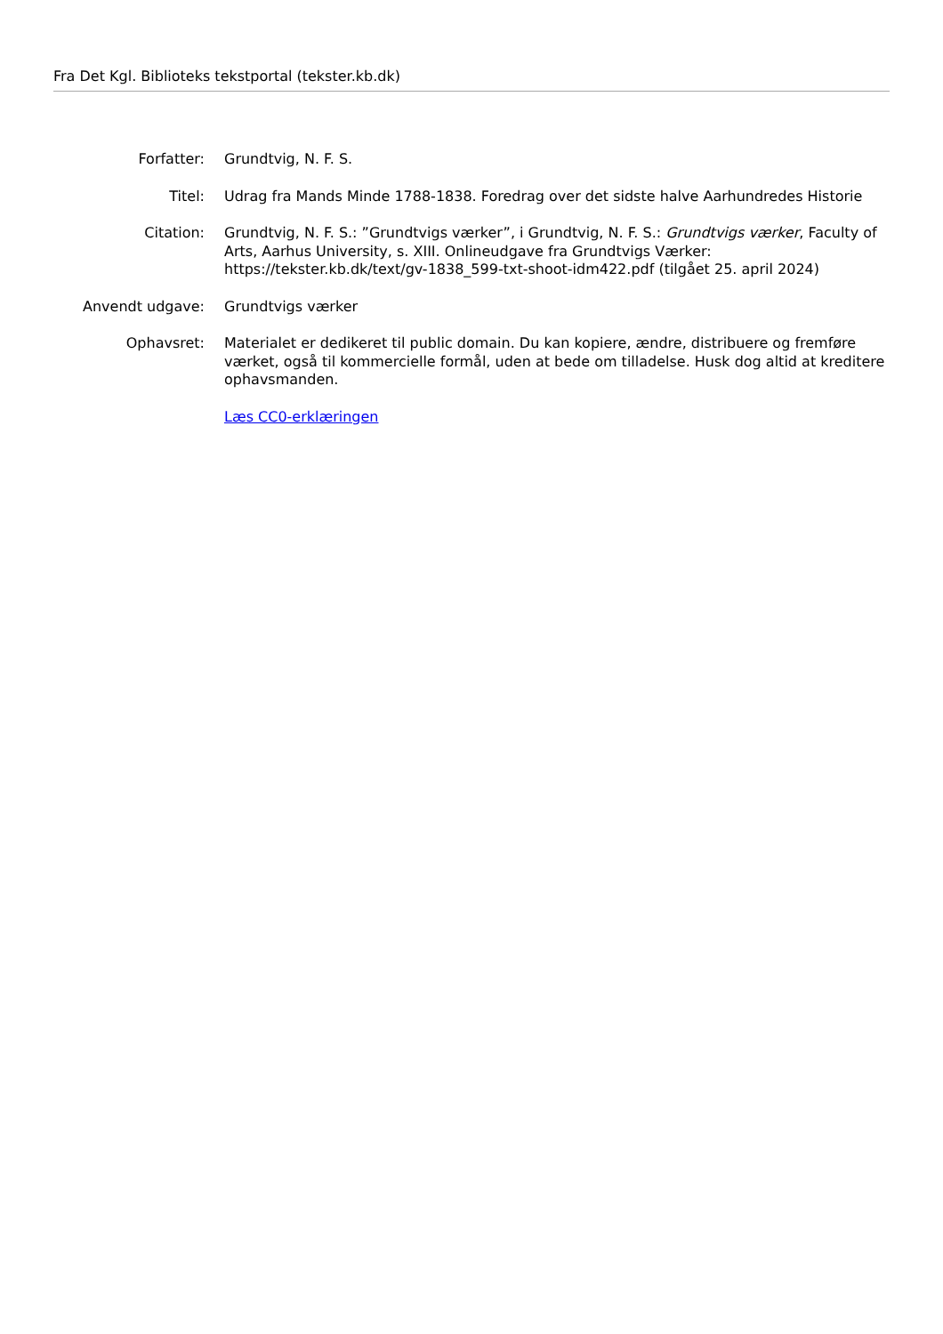Fra Det Kgl. Biblioteks tekstportal (tekster.kb.dk)
| Forfatter: | Grundtvig, N. F. S. |
| Titel: | Udrag fra Mands Minde 1788-1838. Foredrag over det sidste halve Aarhundredes Historie |
| Citation: | Grundtvig, N. F. S.: ”Grundtvigs værker”, i Grundtvig, N. F. S.: Grundtvigs værker , Faculty of Arts, Aarhus University, s. XIII. Onlineudgave fra Grundtvigs Værker: https://tekster.kb.dk/text/gv-1838_599-txt-shoot-idm422.pdf (tilgået 25. april 2024) |
| Anvendt udgave: | Grundtvigs værker |
| Ophavsret: | Materialet er dedikeret til public domain. Du kan kopiere, ændre, distribuere og fremføre værket, også til kommercielle formål, uden at bede om tilladelse. Husk dog altid at kreditere ophavsmanden. |
| | Læs CC0-erklæringen |